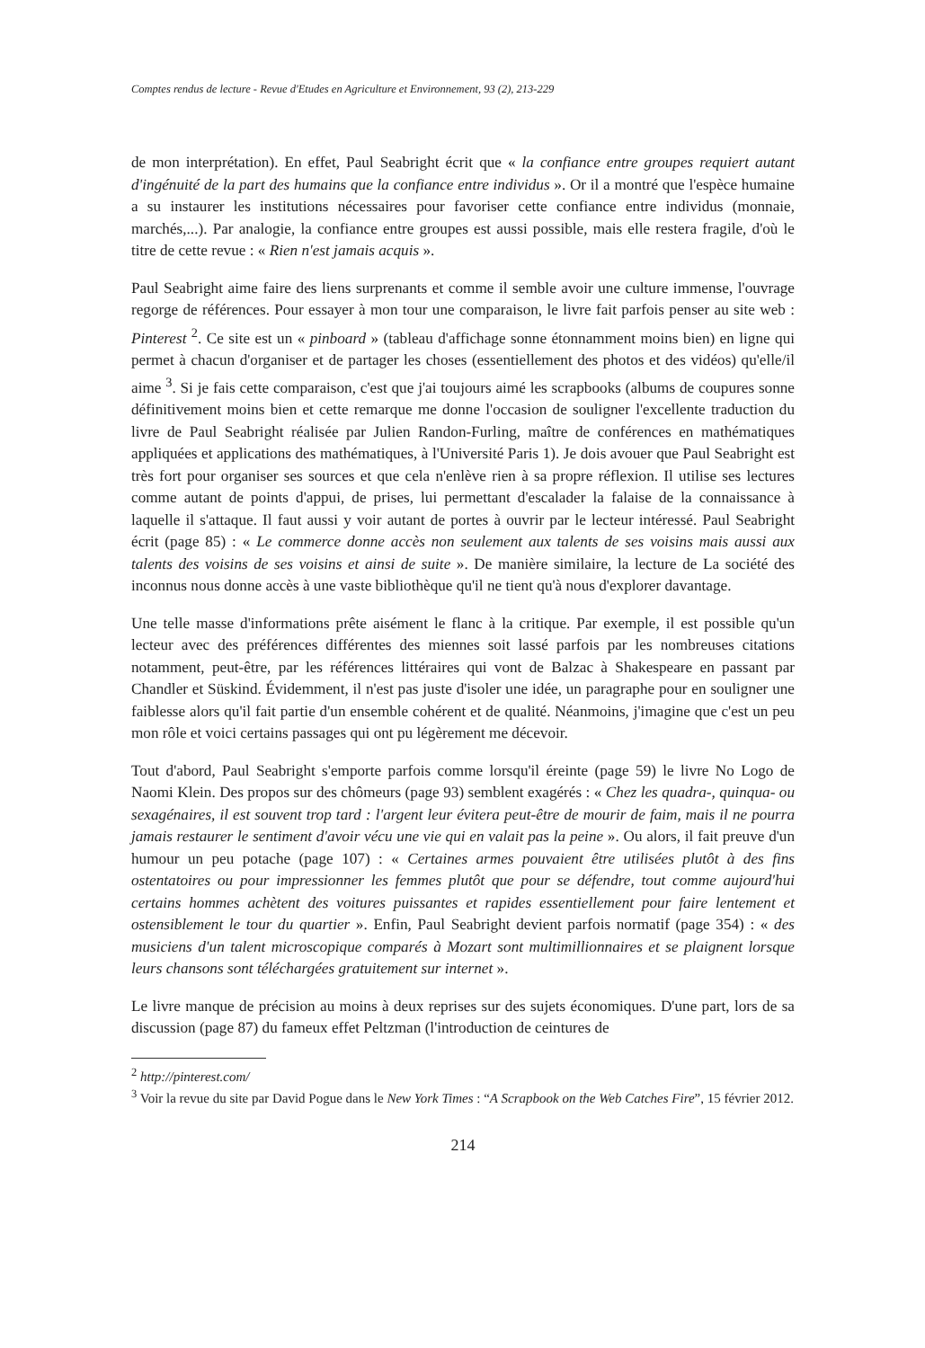Comptes rendus de lecture - Revue d'Etudes en Agriculture et Environnement, 93 (2), 213-229
de mon interprétation). En effet, Paul Seabright écrit que « la confiance entre groupes requiert autant d'ingénuité de la part des humains que la confiance entre individus ». Or il a montré que l'espèce humaine a su instaurer les institutions nécessaires pour favoriser cette confiance entre individus (monnaie, marchés,...). Par analogie, la confiance entre groupes est aussi possible, mais elle restera fragile, d'où le titre de cette revue : « Rien n'est jamais acquis ».
Paul Seabright aime faire des liens surprenants et comme il semble avoir une culture immense, l'ouvrage regorge de références. Pour essayer à mon tour une comparaison, le livre fait parfois penser au site web : Pinterest <sup>2</sup>. Ce site est un « pinboard » (tableau d'affichage sonne étonnamment moins bien) en ligne qui permet à chacun d'organiser et de partager les choses (essentiellement des photos et des vidéos) qu'elle/il aime <sup>3</sup>. Si je fais cette comparaison, c'est que j'ai toujours aimé les scrapbooks (albums de coupures sonne définitivement moins bien et cette remarque me donne l'occasion de souligner l'excellente traduction du livre de Paul Seabright réalisée par Julien Randon-Furling, maître de conférences en mathématiques appliquées et applications des mathématiques, à l'Université Paris 1). Je dois avouer que Paul Seabright est très fort pour organiser ses sources et que cela n'enlève rien à sa propre réflexion. Il utilise ses lectures comme autant de points d'appui, de prises, lui permettant d'escalader la falaise de la connaissance à laquelle il s'attaque. Il faut aussi y voir autant de portes à ouvrir par le lecteur intéressé. Paul Seabright écrit (page 85) : « Le commerce donne accès non seulement aux talents de ses voisins mais aussi aux talents des voisins de ses voisins et ainsi de suite ». De manière similaire, la lecture de La société des inconnus nous donne accès à une vaste bibliothèque qu'il ne tient qu'à nous d'explorer davantage.
Une telle masse d'informations prête aisément le flanc à la critique. Par exemple, il est possible qu'un lecteur avec des préférences différentes des miennes soit lassé parfois par les nombreuses citations notamment, peut-être, par les références littéraires qui vont de Balzac à Shakespeare en passant par Chandler et Süskind. Évidemment, il n'est pas juste d'isoler une idée, un paragraphe pour en souligner une faiblesse alors qu'il fait partie d'un ensemble cohérent et de qualité. Néanmoins, j'imagine que c'est un peu mon rôle et voici certains passages qui ont pu légèrement me décevoir.
Tout d'abord, Paul Seabright s'emporte parfois comme lorsqu'il éreinte (page 59) le livre No Logo de Naomi Klein. Des propos sur des chômeurs (page 93) semblent exagérés : « Chez les quadra-, quinqua- ou sexagénaires, il est souvent trop tard : l'argent leur évitera peut-être de mourir de faim, mais il ne pourra jamais restaurer le sentiment d'avoir vécu une vie qui en valait pas la peine ». Ou alors, il fait preuve d'un humour un peu potache (page 107) : « Certaines armes pouvaient être utilisées plutôt à des fins ostentatoires ou pour impressionner les femmes plutôt que pour se défendre, tout comme aujourd'hui certains hommes achètent des voitures puissantes et rapides essentiellement pour faire lentement et ostensiblement le tour du quartier ». Enfin, Paul Seabright devient parfois normatif (page 354) : « des musiciens d'un talent microscopique comparés à Mozart sont multimillionnaires et se plaignent lorsque leurs chansons sont téléchargées gratuitement sur internet ».
Le livre manque de précision au moins à deux reprises sur des sujets économiques. D'une part, lors de sa discussion (page 87) du fameux effet Peltzman (l'introduction de ceintures de
<sup>2</sup> http://pinterest.com/
<sup>3</sup> Voir la revue du site par David Pogue dans le New York Times : “A Scrapbook on the Web Catches Fire”, 15 février 2012.
214